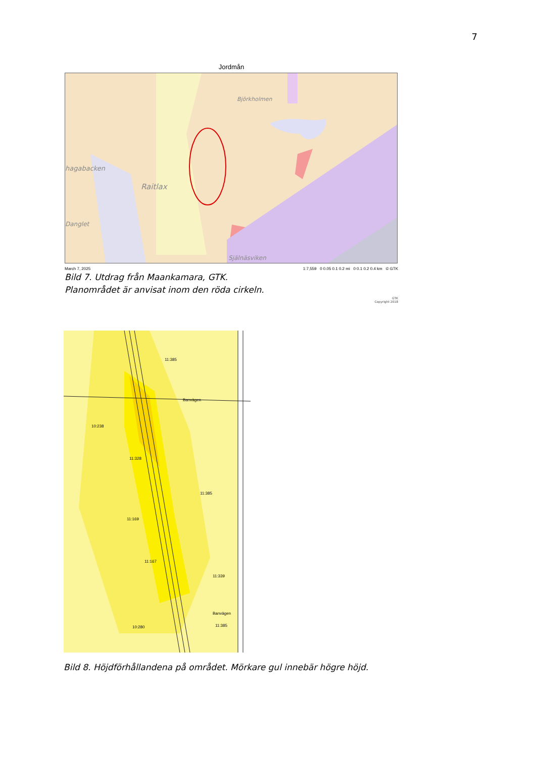7
Jordmån
hagabacken
Raitlax
Björkholmen
Danglet
Själnäsviken
March 7, 2025 1:7,559 0 0.05 0.1 0.2 mi 0 0.1 0.2 0.4 km © GTK
Bild 7. Utdrag från Maankamara, GTK.
Planområdet är anvisat inom den röda cirkeln.
GTK
Copyright 2018
11:385
Banvägen
10:238
11:328
11:385
11:169
11:167
11:339
11:385
10:280
Banvägen
Bild 8. Höjdförhållandena på området. Mörkare gul innebär högre höjd.